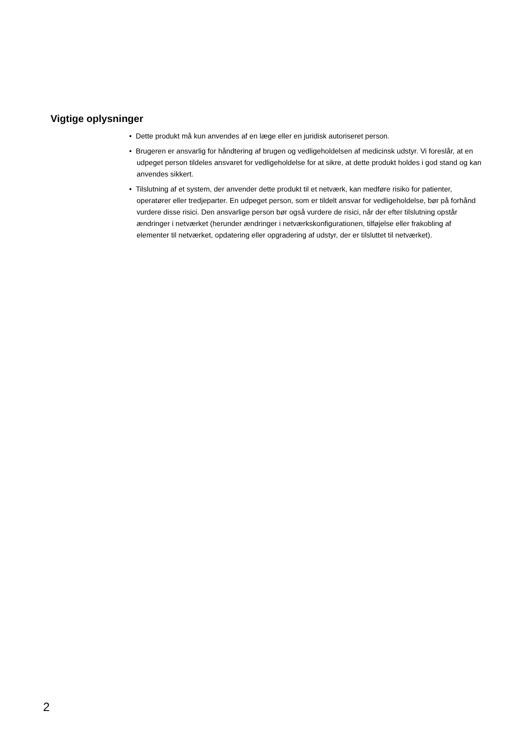Vigtige oplysninger
• Dette produkt må kun anvendes af en læge eller en juridisk autoriseret person.
• Brugeren er ansvarlig for håndtering af brugen og vedligeholdelsen af medicinsk udstyr. Vi foreslår, at en udpeget person tildeles ansvaret for vedligeholdelse for at sikre, at dette produkt holdes i god stand og kan anvendes sikkert.
• Tilslutning af et system, der anvender dette produkt til et netværk, kan medføre risiko for patienter, operatører eller tredjeparter. En udpeget person, som er tildelt ansvar for vedligeholdelse, bør på forhånd vurdere disse risici. Den ansvarlige person bør også vurdere de risici, når der efter tilslutning opstår ændringer i netværket (herunder ændringer i netværkskonfigurationen, tilføjelse eller frakobling af elementer til netværket, opdatering eller opgradering af udstyr, der er tilsluttet til netværket).
2